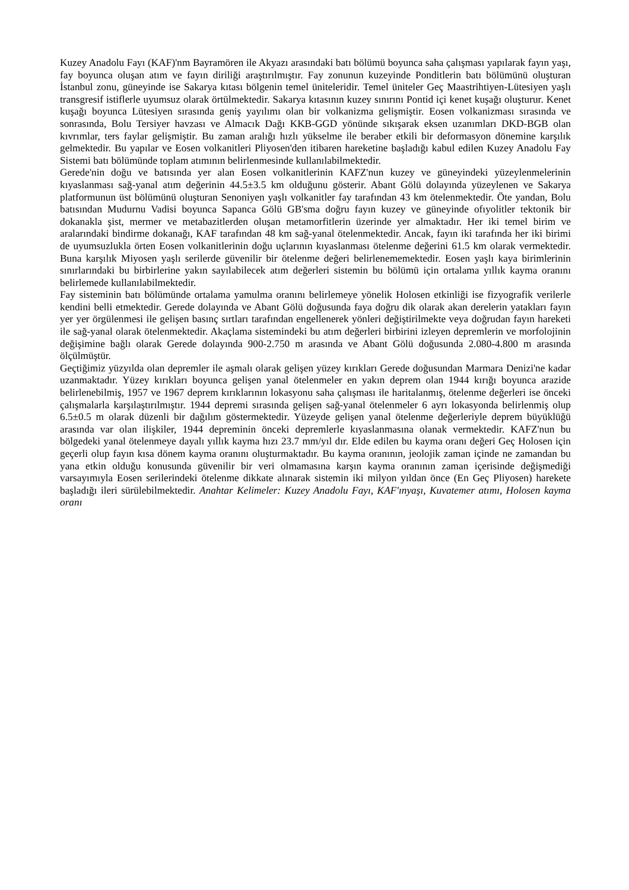Kuzey Anadolu Fayı (KAF)'nm Bayramören ile Akyazı arasındaki batı bölümü boyunca saha çalışması yapılarak fayın yaşı, fay boyunca oluşan atım ve fayın diriliği araştırılmıştır. Fay zonunun kuzeyinde Ponditlerin batı bölümünü oluşturan İstanbul zonu, güneyinde ise Sakarya kıtası bölgenin temel üniteleridir. Temel üniteler Geç Maastrihtiyen-Lütesiyen yaşlı transgresif istiflerle uyumsuz olarak örtülmektedir. Sakarya kıtasının kuzey sınırını Pontid içi kenet kuşağı oluşturur. Kenet kuşağı boyunca Lütesiyen sırasında geniş yayılımı olan bir volkanizma gelişmiştir. Eosen volkanizması sırasında ve sonrasında, Bolu Tersiyer havzası ve Almacık Dağı KKB-GGD yönünde sıkışarak eksen uzanımları DKD-BGB olan kıvrımlar, ters faylar gelişmiştir. Bu zaman aralığı hızlı yükselme ile beraber etkili bir deformasyon dönemine karşılık gelmektedir. Bu yapılar ve Eosen volkanitleri Pliyosen'den itibaren hareketine başladığı kabul edilen Kuzey Anadolu Fay Sistemi batı bölümünde toplam atımının belirlenmesinde kullanılabilmektedir.
Gerede'nin doğu ve batısında yer alan Eosen volkanitlerinin KAFZ'nun kuzey ve güneyindeki yüzeylenmelerinin kıyaslanması sağ-yanal atım değerinin 44.5±3.5 km olduğunu gösterir. Abant Gölü dolayında yüzeylenen ve Sakarya platformunun üst bölümünü oluşturan Senoniyen yaşlı volkanitler fay tarafından 43 km ötelenmektedir. Öte yandan, Bolu batısından Mudurnu Vadisi boyunca Sapanca Gölü GB'sma doğru fayın kuzey ve güneyinde ofıyolitler tektonik bir dokanakla şist, mermer ve metabazitlerden oluşan metamorfitlerin üzerinde yer almaktadır. Her iki temel birim ve aralarındaki bindirme dokanağı, KAF tarafından 48 km sağ-yanal ötelenmektedir. Ancak, fayın iki tarafında her iki birimi de uyumsuzlukla örten Eosen volkanitlerinin doğu uçlarının kıyaslanması ötelenme değerini 61.5 km olarak vermektedir. Buna karşılık Miyosen yaşlı serilerde güvenilir bir ötelenme değeri belirlenememektedir. Eosen yaşlı kaya birimlerinin sınırlarındaki bu birbirlerine yakın sayılabilecek atım değerleri sistemin bu bölümü için ortalama yıllık kayma oranını belirlemede kullanılabilmektedir.
Fay sisteminin batı bölümünde ortalama yamulma oranını belirlemeye yönelik Holosen etkinliği ise fizyografik verilerle kendini belli etmektedir. Gerede dolayında ve Abant Gölü doğusunda faya doğru dik olarak akan derelerin yatakları fayın yer yer örgülenmesi ile gelişen basınç sırtları tarafından engellenerek yönleri değiştirilmekte veya doğrudan fayın hareketi ile sağ-yanal olarak ötelenmektedir. Akaçlama sistemindeki bu atım değerleri birbirini izleyen depremlerin ve morfolojinin değişimine bağlı olarak Gerede dolayında 900-2.750 m arasında ve Abant Gölü doğusunda 2.080-4.800 m arasında ölçülmüştür.
Geçtiğimiz yüzyılda olan depremler ile aşmalı olarak gelişen yüzey kırıkları Gerede doğusundan Marmara Denizi'ne kadar uzanmaktadır. Yüzey kırıkları boyunca gelişen yanal ötelenmeler en yakın deprem olan 1944 kırığı boyunca arazide belirlenebilmiş, 1957 ve 1967 deprem kırıklarının lokasyonu saha çalışması ile haritalanmış, ötelenme değerleri ise önceki çalışmalarla karşılaştırılmıştır. 1944 depremi sırasında gelişen sağ-yanal ötelenmeler 6 ayrı lokasyonda belirlenmiş olup 6.5±0.5 m olarak düzenli bir dağılım göstermektedir. Yüzeyde gelişen yanal ötelenme değerleriyle deprem büyüklüğü arasında var olan ilişkiler, 1944 depreminin önceki depremlerle kıyaslanmasına olanak vermektedir. KAFZ'nun bu bölgedeki yanal ötelenmeye dayalı yıllık kayma hızı 23.7 mm/yıl dır. Elde edilen bu kayma oranı değeri Geç Holosen için geçerli olup fayın kısa dönem kayma oranını oluşturmaktadır. Bu kayma oranının, jeolojik zaman içinde ne zamandan bu yana etkin olduğu konusunda güvenilir bir veri olmamasına karşın kayma oranının zaman içerisinde değişmediği varsayımıyla Eosen serilerindeki ötelenme dikkate alınarak sistemin iki milyon yıldan önce (En Geç Pliyosen) harekete başladığı ileri sürülebilmektedir. Anahtar Kelimeler: Kuzey Anadolu Fayı, KAF'ınyaşı, Kuvatemer atımı, Holosen kayma oranı